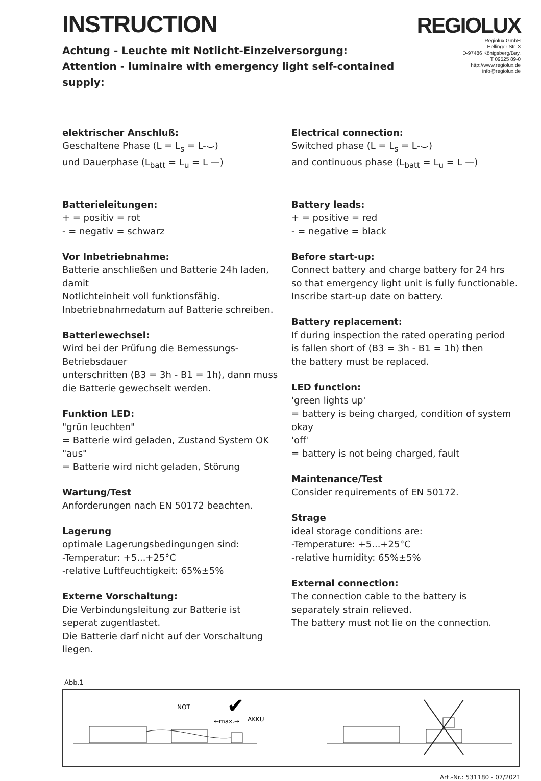INSTRUCTION
Achtung - Leuchte mit Notlicht-Einzelversorgung:
Attention - luminaire with emergency light self-contained supply:
REGIOLUX
Regiolux GmbH
Hellinger Str. 3
D-97486 Königsberg/Bay.
T 09525 89-0
http://www.regiolux.de
info@regiolux.de
elektrischer Anschluß:
Geschaltene Phase (L = L<sub>s</sub> = L-⌣)
und Dauerphase (L<sub>batt</sub> = L<sub>u</sub> = L —)
Batterieleitungen:
+ = positiv = rot
- = negativ = schwarz
Vor Inbetriebnahme:
Batterie anschließen und Batterie 24h laden, damit
Notlichteinheit voll funktionsfähig.
Inbetriebnahmedatum auf Batterie schreiben.
Batteriewechsel:
Wird bei der Prüfung die Bemessungs-Betriebsdauer
unterschritten (B3 = 3h - B1 = 1h), dann muss
die Batterie gewechselt werden.
Funktion LED:
"grün leuchten"
= Batterie wird geladen, Zustand System OK
"aus"
= Batterie wird nicht geladen, Störung
Wartung/Test
Anforderungen nach EN 50172 beachten.
Lagerung
optimale Lagerungsbedingungen sind:
-Temperatur: +5...+25°C
-relative Luftfeuchtigkeit: 65%±5%
Externe Vorschaltung:
Die Verbindungsleitung zur Batterie ist
seperat zugentlastet.
Die Batterie darf nicht auf der Vorschaltung liegen.
Electrical connection:
Switched phase (L = L<sub>s</sub> = L-⌣)
and continuous phase (L<sub>batt</sub> = L<sub>u</sub> = L —)
Battery leads:
+ = positive = red
- = negative = black
Before start-up:
Connect battery and charge battery for 24 hrs
so that emergency light unit is fully functionable.
Inscribe start-up date on battery.
Battery replacement:
If during inspection the rated operating period
is fallen short of (B3 = 3h - B1 = 1h) then
the battery must be replaced.
LED function:
'green lights up'
= battery is being charged, condition of system okay
'off'
= battery is not being charged, fault
Maintenance/Test
Consider requirements of EN 50172.
Strage
ideal storage conditions are:
-Temperature: +5...+25°C
-relative humidity: 65%±5%
External connection:
The connection cable to the battery is
separately strain relieved.
The battery must not lie on the connection.
Abb.1
NOT
←max.→
AKKU
✔
Art.-Nr.: 531180 - 07/2021